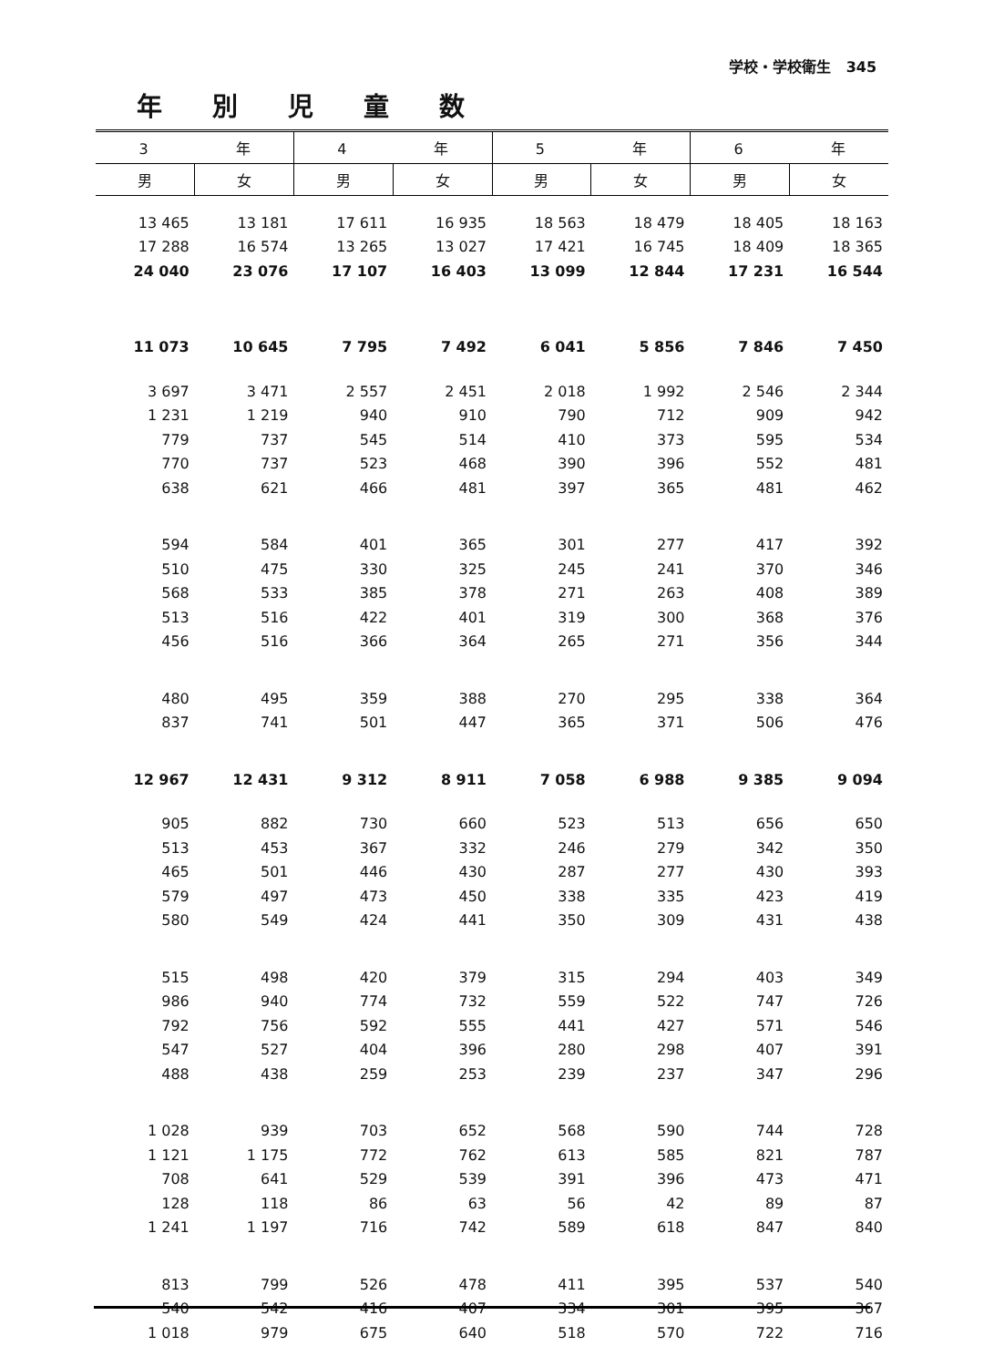学校・学校衛生 345
年別児童数
| 3 年 | | 4 年 | | 5 年 | | 6 年 | |
| --- | --- | --- | --- | --- | --- | --- | --- |
| 男 | 女 | 男 | 女 | 男 | 女 | 男 | 女 |
| 13 465 | 13 181 | 17 611 | 16 935 | 18 563 | 18 479 | 18 405 | 18 163 |
| 17 288 | 16 574 | 13 265 | 13 027 | 17 421 | 16 745 | 18 409 | 18 365 |
| 24 040 | 23 076 | 17 107 | 16 403 | 13 099 | 12 844 | 17 231 | 16 544 |
| 11 073 | 10 645 | 7 795 | 7 492 | 6 041 | 5 856 | 7 846 | 7 450 |
| 3 697 | 3 471 | 2 557 | 2 451 | 2 018 | 1 992 | 2 546 | 2 344 |
| 1 231 | 1 219 | 940 | 910 | 790 | 712 | 909 | 942 |
| 779 | 737 | 545 | 514 | 410 | 373 | 595 | 534 |
| 770 | 737 | 523 | 468 | 390 | 396 | 552 | 481 |
| 638 | 621 | 466 | 481 | 397 | 365 | 481 | 462 |
| 594 | 584 | 401 | 365 | 301 | 277 | 417 | 392 |
| 510 | 475 | 330 | 325 | 245 | 241 | 370 | 346 |
| 568 | 533 | 385 | 378 | 271 | 263 | 408 | 389 |
| 513 | 516 | 422 | 401 | 319 | 300 | 368 | 376 |
| 456 | 516 | 366 | 364 | 265 | 271 | 356 | 344 |
| 480 | 495 | 359 | 388 | 270 | 295 | 338 | 364 |
| 837 | 741 | 501 | 447 | 365 | 371 | 506 | 476 |
| 12 967 | 12 431 | 9 312 | 8 911 | 7 058 | 6 988 | 9 385 | 9 094 |
| 905 | 882 | 730 | 660 | 523 | 513 | 656 | 650 |
| 513 | 453 | 367 | 332 | 246 | 279 | 342 | 350 |
| 465 | 501 | 446 | 430 | 287 | 277 | 430 | 393 |
| 579 | 497 | 473 | 450 | 338 | 335 | 423 | 419 |
| 580 | 549 | 424 | 441 | 350 | 309 | 431 | 438 |
| 515 | 498 | 420 | 379 | 315 | 294 | 403 | 349 |
| 986 | 940 | 774 | 732 | 559 | 522 | 747 | 726 |
| 792 | 756 | 592 | 555 | 441 | 427 | 571 | 546 |
| 547 | 527 | 404 | 396 | 280 | 298 | 407 | 391 |
| 488 | 438 | 259 | 253 | 239 | 237 | 347 | 296 |
| 1 028 | 939 | 703 | 652 | 568 | 590 | 744 | 728 |
| 1 121 | 1 175 | 772 | 762 | 613 | 585 | 821 | 787 |
| 708 | 641 | 529 | 539 | 391 | 396 | 473 | 471 |
| 128 | 118 | 86 | 63 | 56 | 42 | 89 | 87 |
| 1 241 | 1 197 | 716 | 742 | 589 | 618 | 847 | 840 |
| 813 | 799 | 526 | 478 | 411 | 395 | 537 | 540 |
| 540 | 542 | 416 | 407 | 334 | 301 | 395 | 367 |
| 1 018 | 979 | 675 | 640 | 518 | 570 | 722 | 716 |